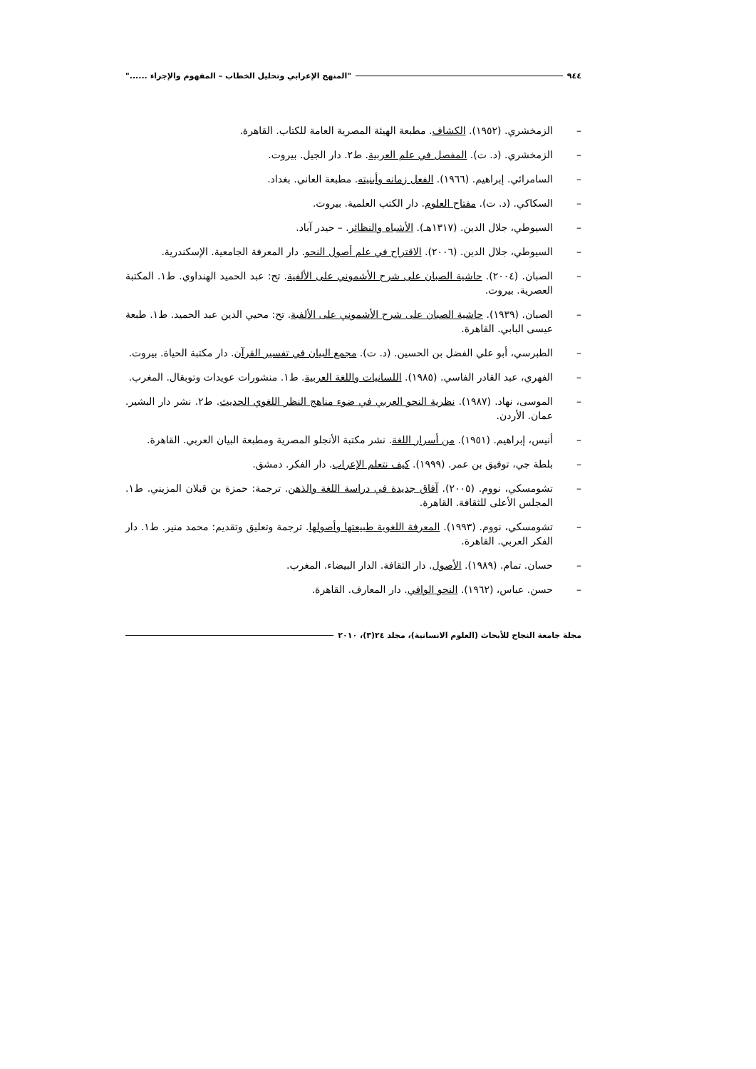٩٤٤ "المنهج الإعرابي وتحليل الخطاب – المفهوم والإجراء ......"
– الزمخشري. (١٩٥٢). الكشاف. مطبعة الهيئة المصرية العامة للكتاب. القاهرة.
– الزمخشري. (د. ت). المفصل في علم العربية. ط٢. دار الجيل. بيروت.
– السامرائي. إبراهيم. (١٩٦٦). الفعل زمانه وأبنيته. مطبعة العاني. بغداد.
– السكاكي. (د. ت). مفتاح العلوم. دار الكتب العلمية. بيروت.
– السيوطي، جلال الدين. (١٣١٧هـ). الأشباه والنظائر. – حيدر آباد.
– السيوطي، جلال الدين. (٢٠٠٦). الاقتراح في علم أصول النحو. دار المعرفة الجامعية. الإسكندرية.
– الصبان. (٢٠٠٤). حاشية الصبان على شرح الأشموني على الألفية. تح: عبد الحميد الهنداوي. ط١. المكتبة العصرية. بيروت.
– الصبان. (١٩٣٩). حاشية الصبان على شرح الأشموني على الألفية. تح: محيي الدين عبد الحميد. ط١. طبعة عيسى البابي. القاهرة.
– الطبرسي، أبو علي الفضل بن الحسين. (د. ت). مجمع البيان في تفسير القرآن. دار مكتبة الحياة. بيروت.
– الفهري، عبد القادر الفاسي. (١٩٨٥). اللسانيات واللغة العربية. ط١. منشورات عويدات وتوبقال. المغرب.
– الموسى، نهاد. (١٩٨٧). نظرية النحو العربي في ضوء مناهج النظر اللغوي الحديث. ط٢. نشر دار البشير. عمان. الأردن.
– أنيس، إبراهيم. (١٩٥١). من أسرار اللغة. نشر مكتبة الأنجلو المصرية ومطبعة البيان العربي. القاهرة.
– بلطة جي، توفيق بن عمر. (١٩٩٩). كيف نتعلم الإعراب. دار الفكر. دمشق.
– تشومسكي، نووم. (٢٠٠٥). آفاق جديدة في دراسة اللغة والذهن. ترجمة: حمزة بن قبلان المزيني. ط١. المجلس الأعلى للثقافة. القاهرة.
– تشومسكي، نووم. (١٩٩٣). المعرفة اللغوية طبيعتها وأصولها. ترجمة وتعليق وتقديم: محمد منير. ط١. دار الفكر العربي. القاهرة.
– حسان. تمام. (١٩٨٩). الأصول. دار الثقافة. الدار البيضاء. المغرب.
– حسن. عباس، (١٩٦٢). النحو الوافي. دار المعارف. القاهرة.
مجلة جامعة النجاح للأبحاث (العلوم الانسانية)، مجلد ٢٤(٣)، ٢٠١٠